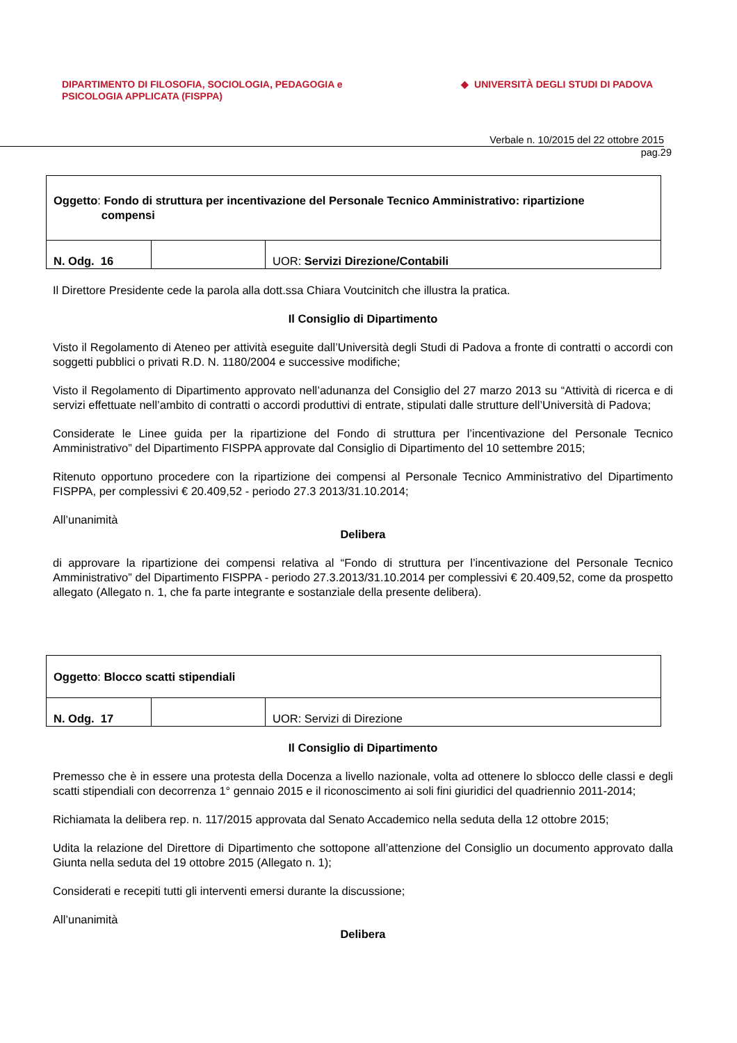DIPARTIMENTO DI FILOSOFIA, SOCIOLOGIA, PEDAGOGIA e
PSICOLOGIA APPLICATA (FISPPA)
◆ UNIVERSITÀ DEGLI STUDI DI PADOVA
Verbale n. 10/2015 del 22 ottobre 2015
pag.29
| Oggetto : Fondo di struttura per incentivazione del Personale Tecnico Amministrativo: ripartizione compensi | | |
| N. Odg. 16 | | UOR: Servizi Direzione/Contabili |
Il Direttore Presidente cede la parola alla dott.ssa Chiara Voutcinitch che illustra la pratica.
Il Consiglio di Dipartimento
Visto il Regolamento di Ateneo per attività eseguite dall’Università degli Studi di Padova a fronte di contratti o accordi con soggetti pubblici o privati R.D. N. 1180/2004 e successive modifiche;
Visto il Regolamento di Dipartimento approvato nell’adunanza del Consiglio del 27 marzo 2013 su “Attività di ricerca e di servizi effettuate nell’ambito di contratti o accordi produttivi di entrate, stipulati dalle strutture dell’Università di Padova;
Considerate le Linee guida per la ripartizione del Fondo di struttura per l’incentivazione del Personale Tecnico Amministrativo” del Dipartimento FISPPA approvate dal Consiglio di Dipartimento del 10 settembre 2015;
Ritenuto opportuno procedere con la ripartizione dei compensi al Personale Tecnico Amministrativo del Dipartimento FISPPA, per complessivi € 20.409,52 - periodo 27.3 2013/31.10.2014;
All’unanimità
Delibera
di approvare la ripartizione dei compensi relativa al “Fondo di struttura per l’incentivazione del Personale Tecnico Amministrativo” del Dipartimento FISPPA - periodo 27.3.2013/31.10.2014 per complessivi € 20.409,52, come da prospetto allegato (Allegato n. 1, che fa parte integrante e sostanziale della presente delibera).
| Oggetto : Blocco scatti stipendiali | | |
| N. Odg. 17 | | UOR: Servizi di Direzione |
Il Consiglio di Dipartimento
Premesso che è in essere una protesta della Docenza a livello nazionale, volta ad ottenere lo sblocco delle classi e degli scatti stipendiali con decorrenza 1° gennaio 2015 e il riconoscimento ai soli fini giuridici del quadriennio 2011-2014;
Richiamata la delibera rep. n. 117/2015 approvata dal Senato Accademico nella seduta della 12 ottobre 2015;
Udita la relazione del Direttore di Dipartimento che sottopone all’attenzione del Consiglio un documento approvato dalla Giunta nella seduta del 19 ottobre 2015 (Allegato n. 1);
Considerati e recepiti tutti gli interventi emersi durante la discussione;
All’unanimità
Delibera